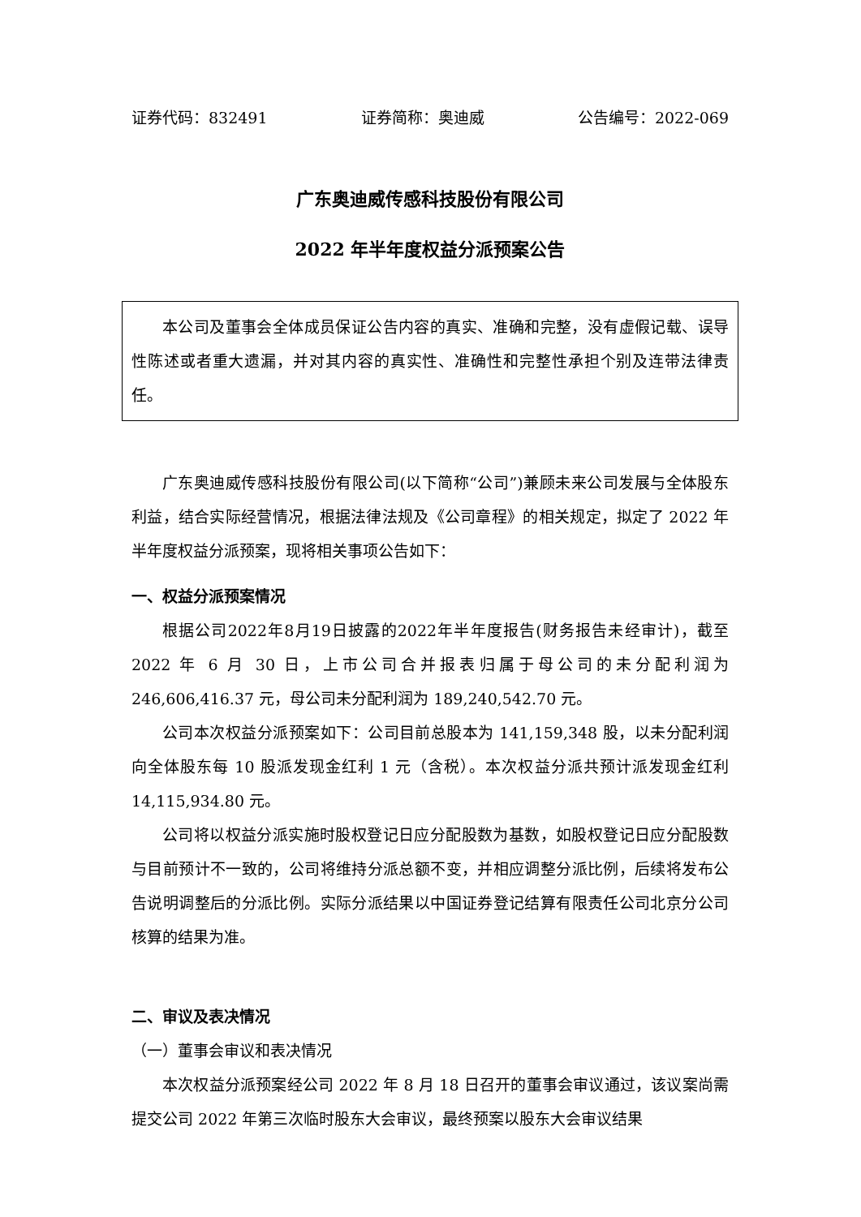证券代码：832491 证券简称：奥迪威 公告编号：2022-069
广东奥迪威传感科技股份有限公司
2022 年半年度权益分派预案公告
本公司及董事会全体成员保证公告内容的真实、准确和完整，没有虚假记载、误导性陈述或者重大遗漏，并对其内容的真实性、准确性和完整性承担个别及连带法律责任。
广东奥迪威传感科技股份有限公司(以下简称“公司”)兼顾未来公司发展与全体股东利益，结合实际经营情况，根据法律法规及《公司章程》的相关规定，拟定了 2022 年半年度权益分派预案，现将相关事项公告如下：
一、权益分派预案情况
根据公司2022年8月19日披露的2022年半年度报告(财务报告未经审计)，截至 2022 年 6 月 30 日，上市公司合并报表归属于母公司的未分配利润为246,606,416.37 元，母公司未分配利润为 189,240,542.70 元。
公司本次权益分派预案如下：公司目前总股本为 141,159,348 股，以未分配利润向全体股东每 10 股派发现金红利 1 元（含税）。本次权益分派共预计派发现金红利 14,115,934.80 元。
公司将以权益分派实施时股权登记日应分配股数为基数，如股权登记日应分配股数与目前预计不一致的，公司将维持分派总额不变，并相应调整分派比例，后续将发布公告说明调整后的分派比例。实际分派结果以中国证券登记结算有限责任公司北京分公司核算的结果为准。
二、审议及表决情况
（一）董事会审议和表决情况
本次权益分派预案经公司 2022 年 8 月 18 日召开的董事会审议通过，该议案尚需提交公司 2022 年第三次临时股东大会审议，最终预案以股东大会审议结果